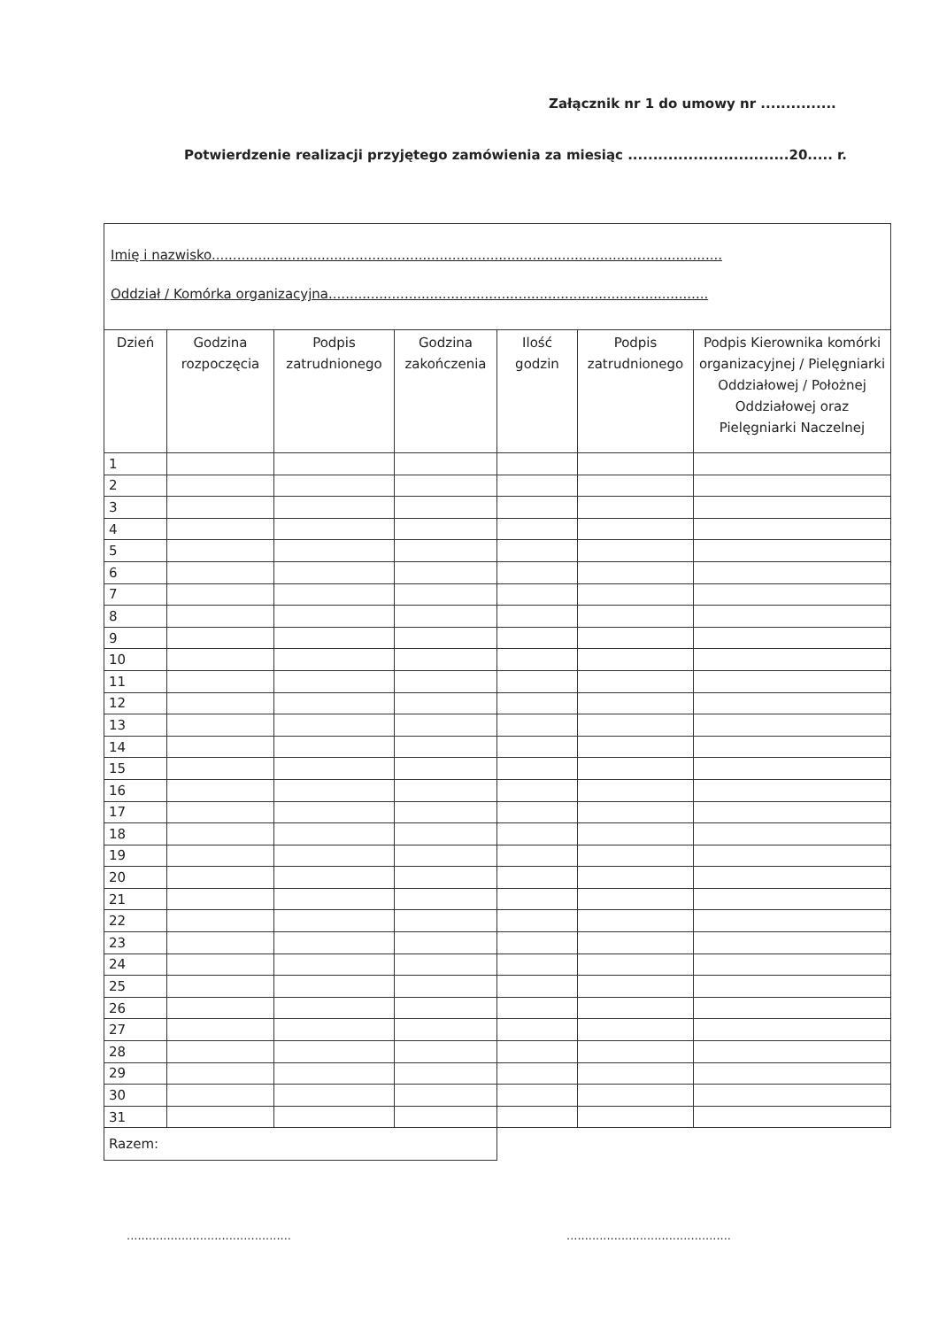Załącznik nr 1 do umowy nr ...............
Potwierdzenie realizacji przyjętego zamówienia za miesiąc ................................20..... r.
Imię i nazwisko.........................................................................................................................
Oddział / Komórka organizacyjna..........................................................................................
| Dzień | Godzina rozpoczęcia | Podpis zatrudnionego | Godzina zakończenia | Ilość godzin | Podpis zatrudnionego | Podpis Kierownika komórki organizacyjnej / Pielęgniarki Oddziałowej / Położnej Oddziałowej oraz Pielęgniarki Naczelnej |
| --- | --- | --- | --- | --- | --- | --- |
| 1 | | | | | | |
| 2 | | | | | | |
| 3 | | | | | | |
| 4 | | | | | | |
| 5 | | | | | | |
| 6 | | | | | | |
| 7 | | | | | | |
| 8 | | | | | | |
| 9 | | | | | | |
| 10 | | | | | | |
| 11 | | | | | | |
| 12 | | | | | | |
| 13 | | | | | | |
| 14 | | | | | | |
| 15 | | | | | | |
| 16 | | | | | | |
| 17 | | | | | | |
| 18 | | | | | | |
| 19 | | | | | | |
| 20 | | | | | | |
| 21 | | | | | | |
| 22 | | | | | | |
| 23 | | | | | | |
| 24 | | | | | | |
| 25 | | | | | | |
| 26 | | | | | | |
| 27 | | | | | | |
| 28 | | | | | | |
| 29 | | | | | | |
| 30 | | | | | | |
| 31 | | | | | | |
| Razem: | | | | | | |
.............................................
.............................................